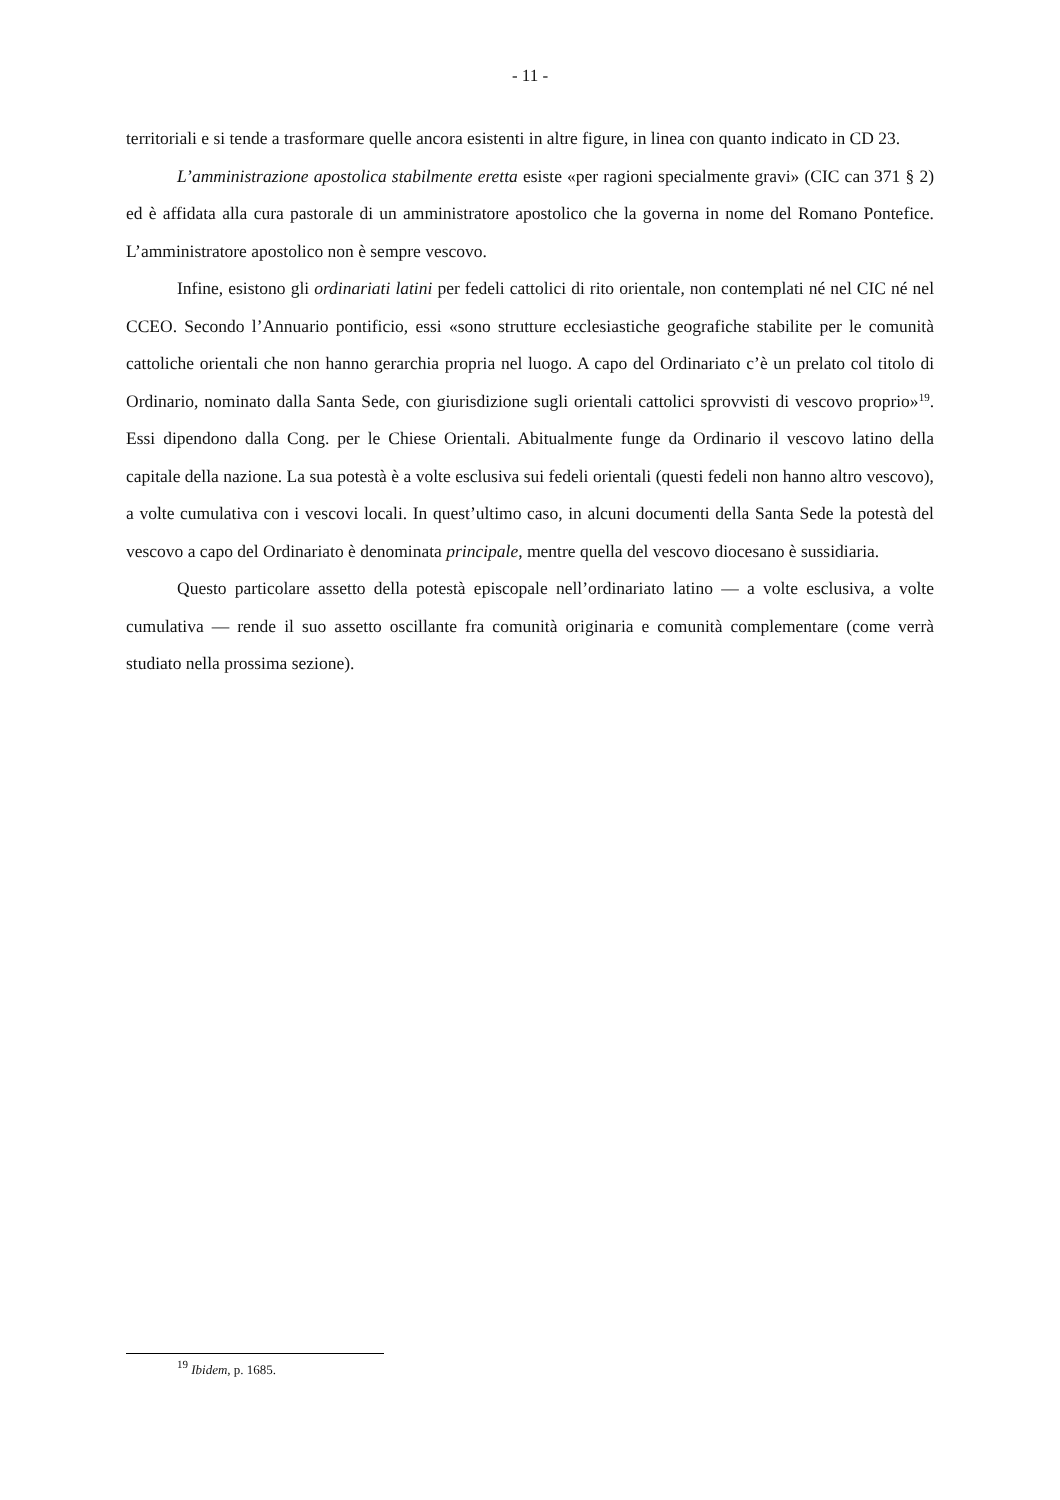- 11 -
territoriali e si tende a trasformare quelle ancora esistenti in altre figure, in linea con quanto indicato in CD 23.
L’amministrazione apostolica stabilmente eretta esiste «per ragioni specialmente gravi» (CIC can 371 § 2) ed è affidata alla cura pastorale di un amministratore apostolico che la governa in nome del Romano Pontefice. L’amministratore apostolico non è sempre vescovo.
Infine, esistono gli ordinariati latini per fedeli cattolici di rito orientale, non contemplati né nel CIC né nel CCEO. Secondo l’Annuario pontificio, essi «sono strutture ecclesiastiche geografiche stabilite per le comunità cattoliche orientali che non hanno gerarchia propria nel luogo. A capo del Ordinariato c’è un prelato col titolo di Ordinario, nominato dalla Santa Sede, con giurisdizione sugli orientali cattolici sprovvisti di vescovo proprio»<sup>19</sup>. Essi dipendono dalla Cong. per le Chiese Orientali. Abitualmente funge da Ordinario il vescovo latino della capitale della nazione. La sua potestà è a volte esclusiva sui fedeli orientali (questi fedeli non hanno altro vescovo), a volte cumulativa con i vescovi locali. In quest’ultimo caso, in alcuni documenti della Santa Sede la potestà del vescovo a capo del Ordinariato è denominata principale, mentre quella del vescovo diocesano è sussidiaria.
Questo particolare assetto della potestà episcopale nell’ordinariato latino — a volte esclusiva, a volte cumulativa — rende il suo assetto oscillante fra comunità originaria e comunità complementare (come verrà studiato nella prossima sezione).
<sup>19</sup> Ibidem, p. 1685.